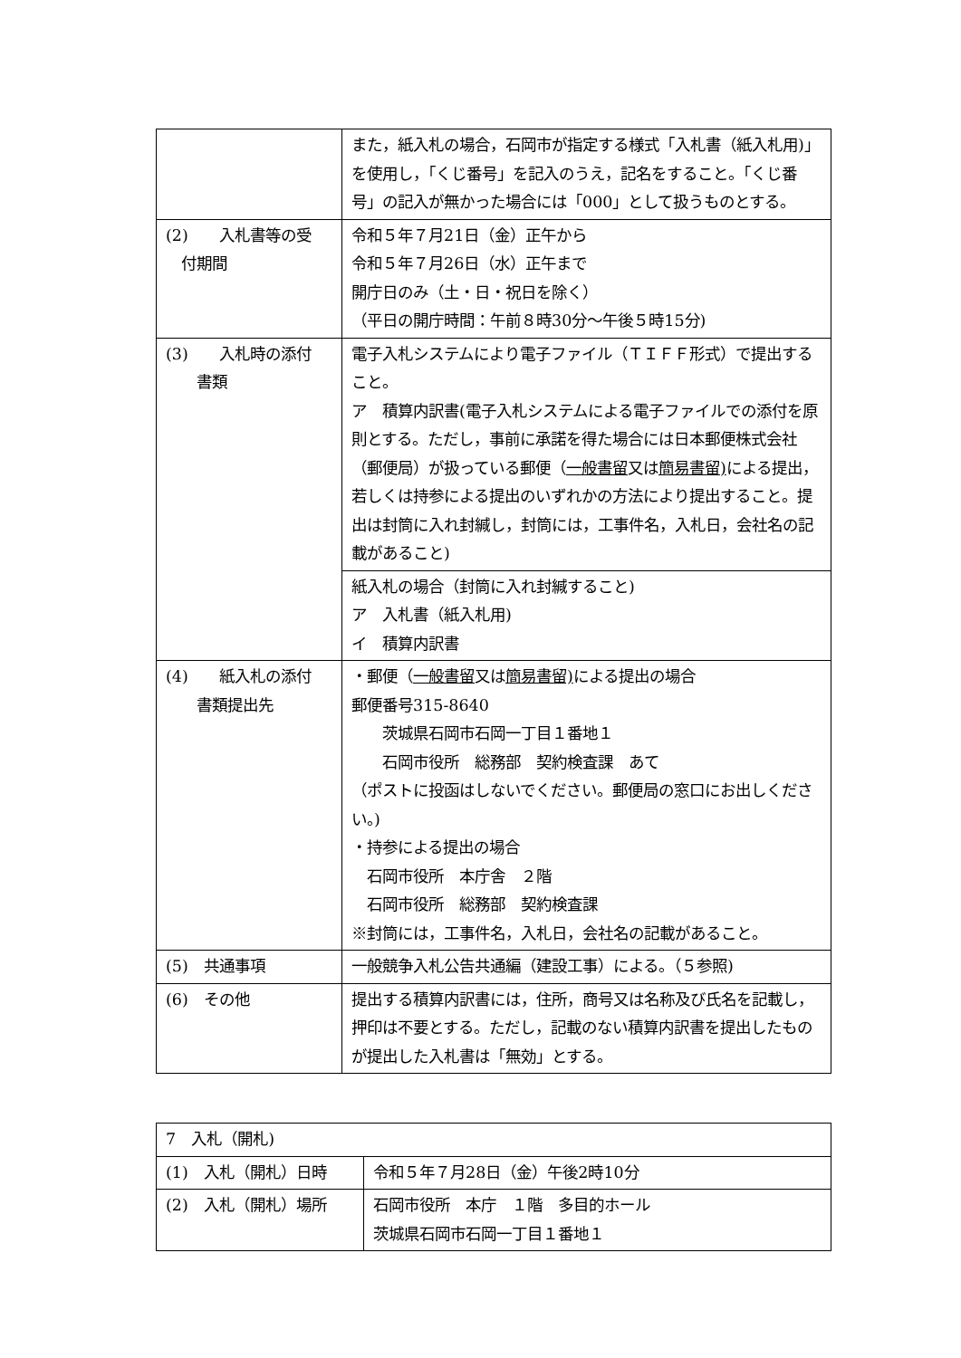| | また，紙入札の場合，石岡市が指定する様式「入札書（紙入札用)」を使用し，「くじ番号」を記入のうえ，記名をすること。「くじ番号」の記入が無かった場合には「000」として扱うものとする。 |
| (2) 入札書等の受 付期間 | 令和５年７月21日（金）正午から 令和５年７月26日（水）正午まで 開庁日のみ（土・日・祝日を除く） （平日の開庁時間：午前８時30分～午後５時15分) |
| (3) 入札時の添付 書類 | 電子入札システムにより電子ファイル（ＴＩＦＦ形式）で提出すること。 ア 積算内訳書(電子入札システムによる電子ファイルでの添付を原則とする。ただし，事前に承諾を得た場合には日本郵便株式会社（郵便局）が扱っている郵便（ 一般書留 又は 簡易書留) による提出，若しくは持参による提出のいずれかの方法により提出すること。提出は封筒に入れ封緘し，封筒には，工事件名，入札日，会社名の記載があること) |
| | 紙入札の場合（封筒に入れ封緘すること) ア 入札書（紙入札用) イ 積算内訳書 |
| (4) 紙入札の添付 書類提出先 | ・郵便（ 一般書留 又は 簡易書留) による提出の場合 郵便番号315-8640 茨城県石岡市石岡一丁目１番地１ 石岡市役所 総務部 契約検査課 あて （ポストに投函はしないでください。郵便局の窓口にお出しください。) ・持参による提出の場合 石岡市役所 本庁舎 ２階 石岡市役所 総務部 契約検査課 ※封筒には，工事件名，入札日，会社名の記載があること。 |
| (5) 共通事項 | 一般競争入札公告共通編（建設工事）による。（５参照) |
| (6) その他 | 提出する積算内訳書には，住所，商号又は名称及び氏名を記載し，押印は不要とする。ただし，記載のない積算内訳書を提出したものが提出した入札書は「無効」とする。 |
| 7 入札（開札) | |
| (1) 入札（開札）日時 | 令和５年７月28日（金）午後2時10分 |
| (2) 入札（開札）場所 | 石岡市役所 本庁 １階 多目的ホール 茨城県石岡市石岡一丁目１番地１ |